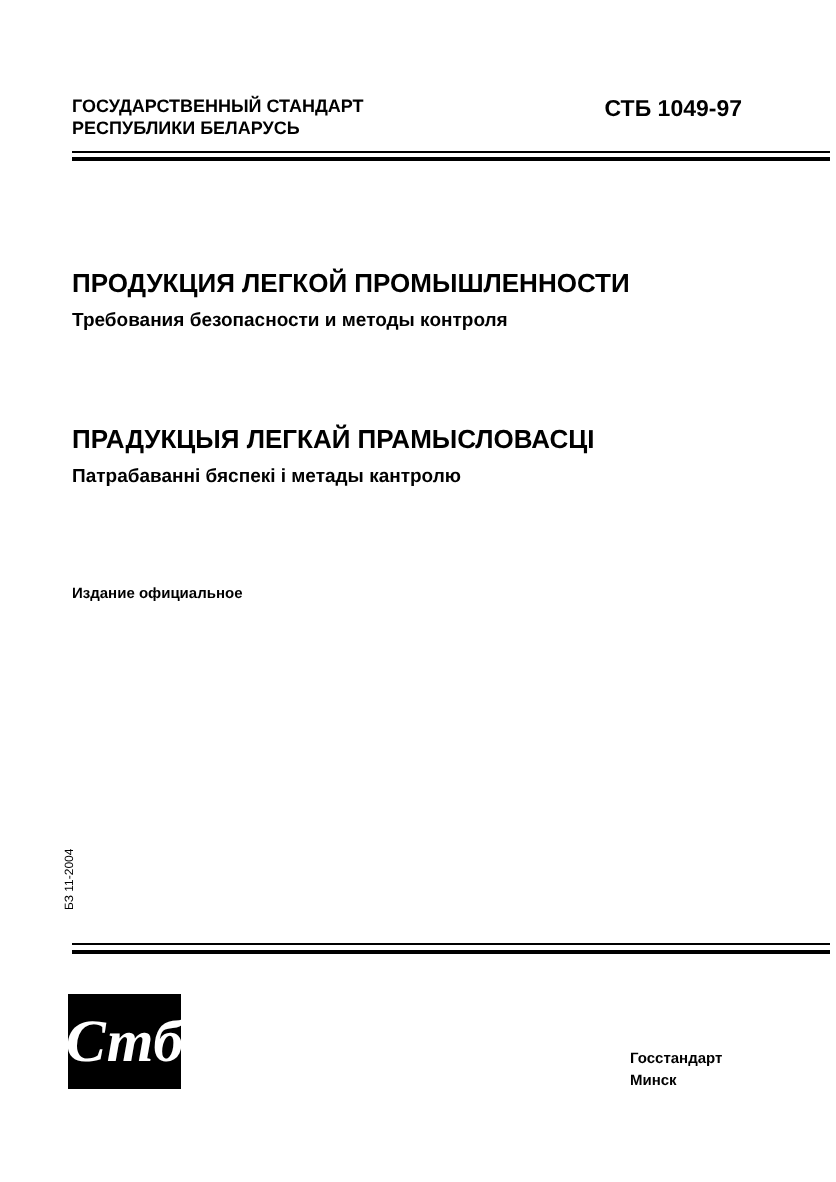ГОСУДАРСТВЕННЫЙ СТАНДАРТ
РЕСПУБЛИКИ БЕЛАРУСЬ
СТБ 1049-97
ПРОДУКЦИЯ ЛЕГКОЙ ПРОМЫШЛЕННОСТИ
Требования безопасности и методы контроля
ПРАДУКЦЫЯ ЛЕГКАЙ ПРАМЫСЛОВАСЦI
Патрабаванні бяспекі і метады кантролю
Издание официальное
БЗ 11-2004
Стб
Госстандарт
Минск